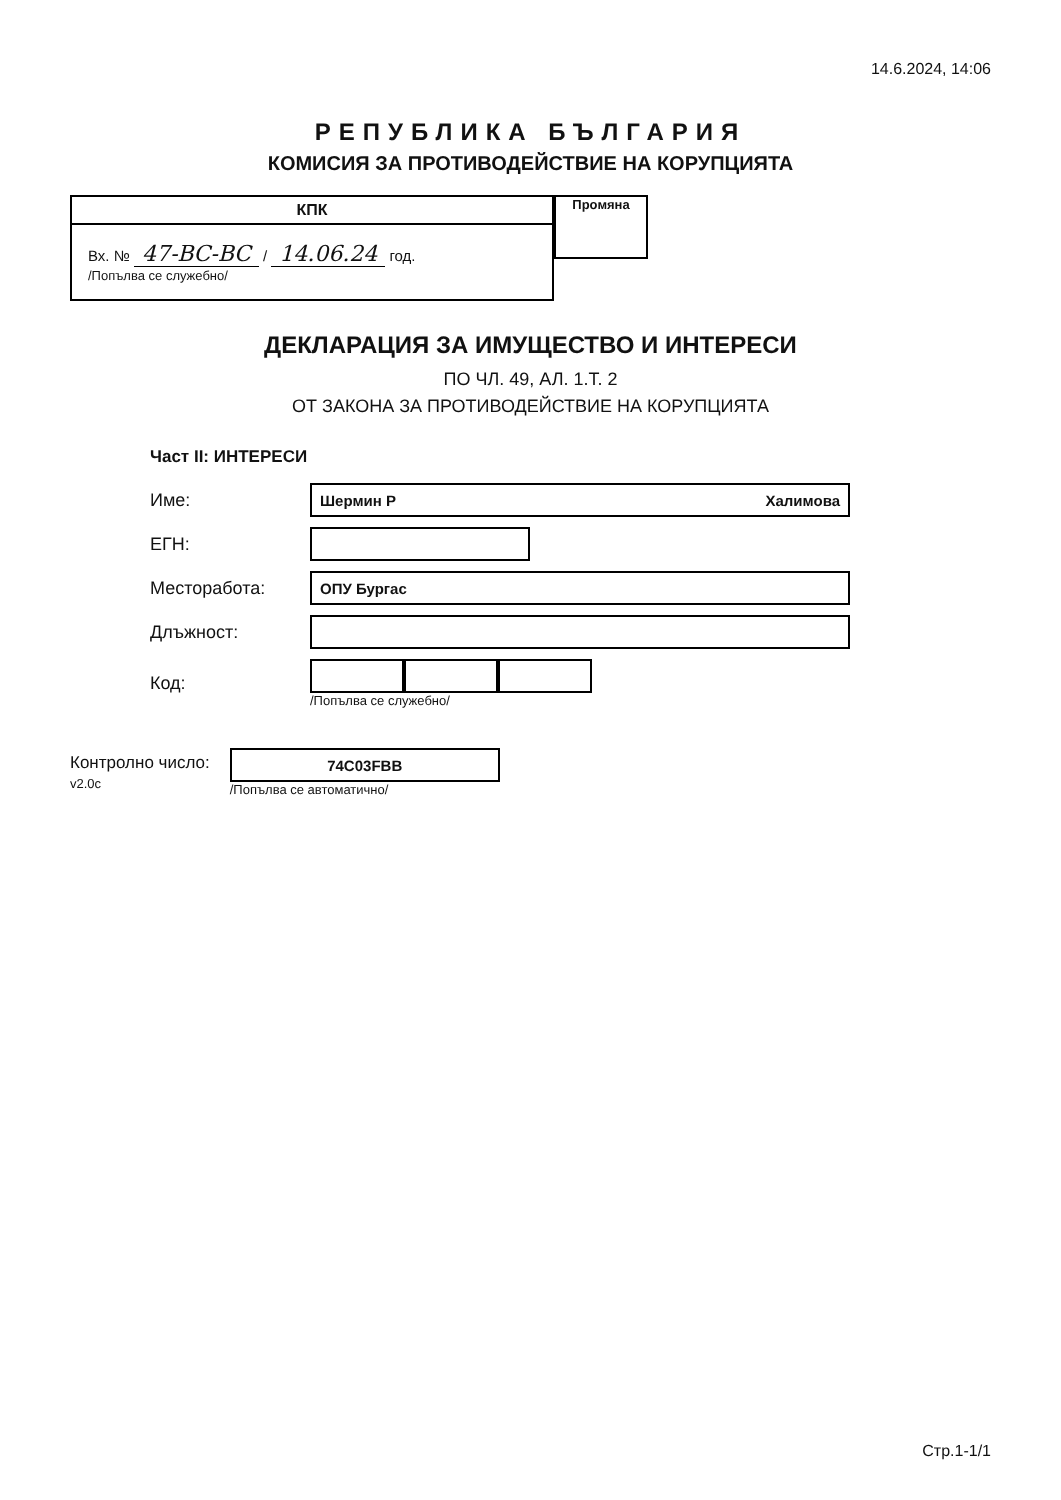14.6.2024, 14:06
РЕПУБЛИКА БЪЛГАРИЯ
КОМИСИЯ ЗА ПРОТИВОДЕЙСТВИЕ НА КОРУПЦИЯТА
КПК
Вх. № 47-ВС-ВС / 14.06.24 год.
/Попълва се служебно/
Промяна
ДЕКЛАРАЦИЯ ЗА ИМУЩЕСТВО И ИНТЕРЕСИ
ПО ЧЛ. 49, АЛ. 1.Т. 2
ОТ ЗАКОНА ЗА ПРОТИВОДЕЙСТВИЕ НА КОРУПЦИЯТА
Част II: ИНТЕРЕСИ
Име:
Шермин Р Халимова
ЕГН:
Месторабота:
ОПУ Бургас
Длъжност:
Код:
/Попълва се служебно/
Контролно число:
v2.0c
74C03FBB
/Попълва се автоматично/
Стр.1-1/1